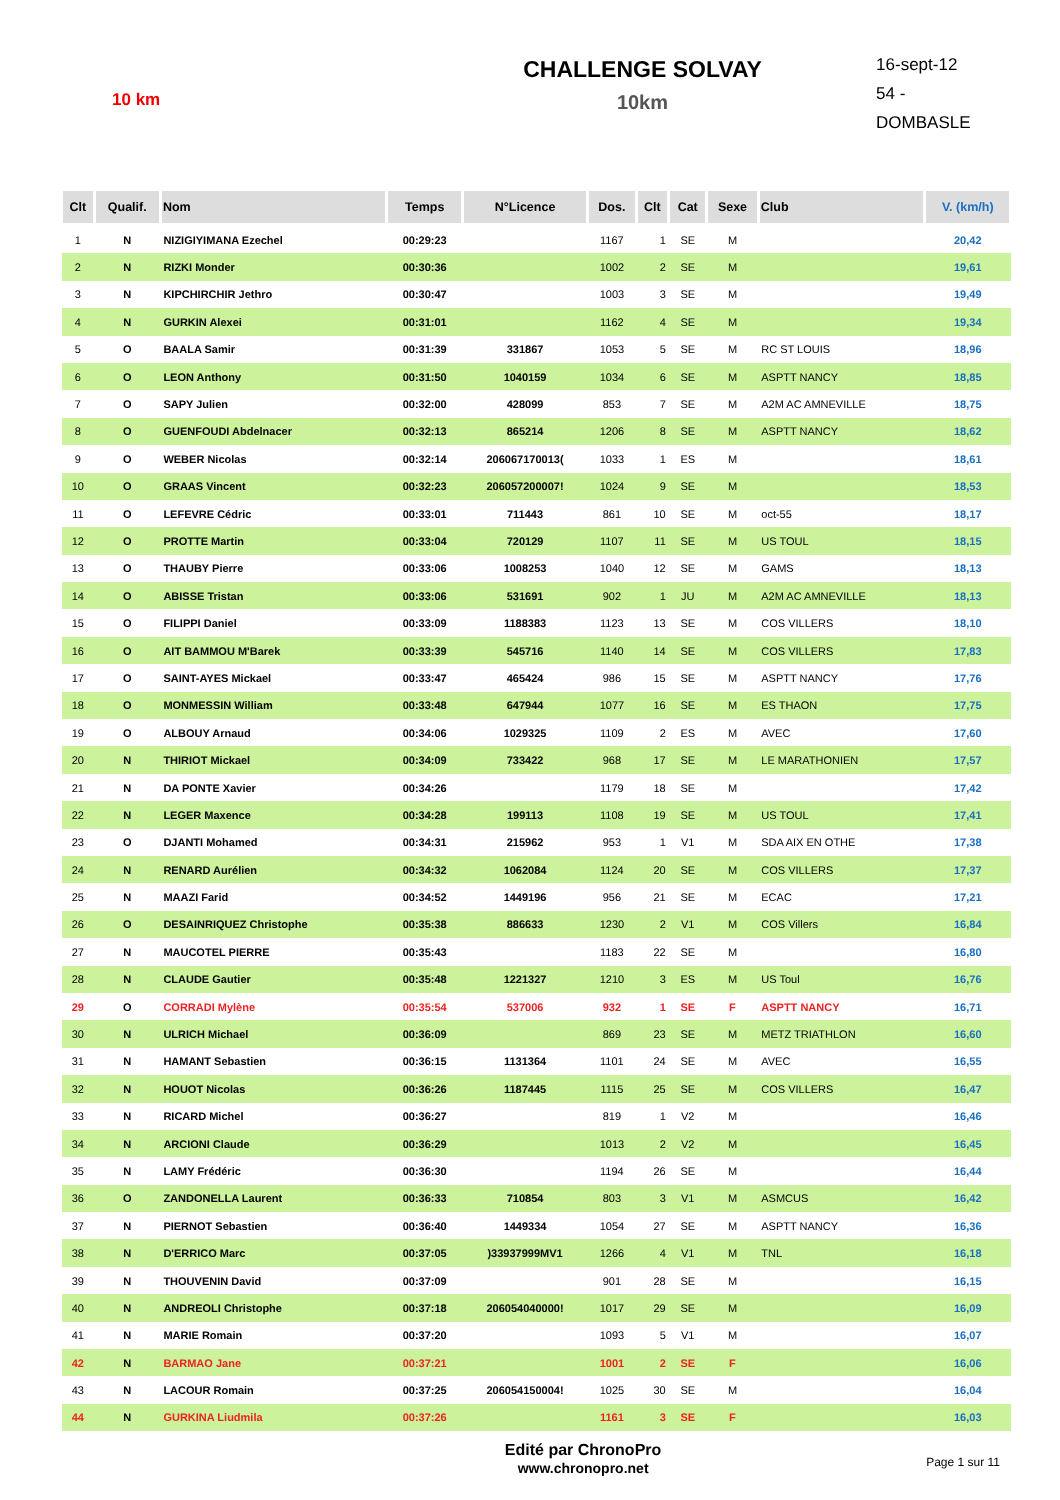10 km
CHALLENGE SOLVAY
10km
16-sept-12
54 - DOMBASLE
| Clt | Qualif. | Nom | Temps | N°Licence | Dos. | Clt | Cat | Sexe | Club | V. (km/h) |
| --- | --- | --- | --- | --- | --- | --- | --- | --- | --- | --- |
| 1 | N | NIZIGIYIMANA Ezechel | 00:29:23 | | 1167 | 1 | SE | M | | 20,42 |
| 2 | N | RIZKI Monder | 00:30:36 | | 1002 | 2 | SE | M | | 19,61 |
| 3 | N | KIPCHIRCHIR Jethro | 00:30:47 | | 1003 | 3 | SE | M | | 19,49 |
| 4 | N | GURKIN Alexei | 00:31:01 | | 1162 | 4 | SE | M | | 19,34 |
| 5 | O | BAALA Samir | 00:31:39 | 331867 | 1053 | 5 | SE | M | RC ST LOUIS | 18,96 |
| 6 | O | LEON Anthony | 00:31:50 | 1040159 | 1034 | 6 | SE | M | ASPTT NANCY | 18,85 |
| 7 | O | SAPY Julien | 00:32:00 | 428099 | 853 | 7 | SE | M | A2M AC AMNEVILLE | 18,75 |
| 8 | O | GUENFOUDI Abdelnacer | 00:32:13 | 865214 | 1206 | 8 | SE | M | ASPTT NANCY | 18,62 |
| 9 | O | WEBER Nicolas | 00:32:14 | 206067170013( | 1033 | 1 | ES | M | | 18,61 |
| 10 | O | GRAAS Vincent | 00:32:23 | 206057200007! | 1024 | 9 | SE | M | | 18,53 |
| 11 | O | LEFEVRE Cédric | 00:33:01 | 711443 | 861 | 10 | SE | M | oct-55 | 18,17 |
| 12 | O | PROTTE Martin | 00:33:04 | 720129 | 1107 | 11 | SE | M | US TOUL | 18,15 |
| 13 | O | THAUBY Pierre | 00:33:06 | 1008253 | 1040 | 12 | SE | M | GAMS | 18,13 |
| 14 | O | ABISSE Tristan | 00:33:06 | 531691 | 902 | 1 | JU | M | A2M AC AMNEVILLE | 18,13 |
| 15 | O | FILIPPI Daniel | 00:33:09 | 1188383 | 1123 | 13 | SE | M | COS VILLERS | 18,10 |
| 16 | O | AIT BAMMOU M'Barek | 00:33:39 | 545716 | 1140 | 14 | SE | M | COS VILLERS | 17,83 |
| 17 | O | SAINT-AYES Mickael | 00:33:47 | 465424 | 986 | 15 | SE | M | ASPTT NANCY | 17,76 |
| 18 | O | MONMESSIN William | 00:33:48 | 647944 | 1077 | 16 | SE | M | ES THAON | 17,75 |
| 19 | O | ALBOUY Arnaud | 00:34:06 | 1029325 | 1109 | 2 | ES | M | AVEC | 17,60 |
| 20 | N | THIRIOT Mickael | 00:34:09 | 733422 | 968 | 17 | SE | M | LE MARATHONIEN | 17,57 |
| 21 | N | DA PONTE Xavier | 00:34:26 | | 1179 | 18 | SE | M | | 17,42 |
| 22 | N | LEGER Maxence | 00:34:28 | 199113 | 1108 | 19 | SE | M | US TOUL | 17,41 |
| 23 | O | DJANTI Mohamed | 00:34:31 | 215962 | 953 | 1 | V1 | M | SDA AIX EN OTHE | 17,38 |
| 24 | N | RENARD Aurélien | 00:34:32 | 1062084 | 1124 | 20 | SE | M | COS VILLERS | 17,37 |
| 25 | N | MAAZI Farid | 00:34:52 | 1449196 | 956 | 21 | SE | M | ECAC | 17,21 |
| 26 | O | DESAINRIQUEZ Christophe | 00:35:38 | 886633 | 1230 | 2 | V1 | M | COS Villers | 16,84 |
| 27 | N | MAUCOTEL PIERRE | 00:35:43 | | 1183 | 22 | SE | M | | 16,80 |
| 28 | N | CLAUDE Gautier | 00:35:48 | 1221327 | 1210 | 3 | ES | M | US Toul | 16,76 |
| 29 | O | CORRADI Mylène | 00:35:54 | 537006 | 932 | 1 | SE | F | ASPTT NANCY | 16,71 |
| 30 | N | ULRICH Michael | 00:36:09 | | 869 | 23 | SE | M | METZ TRIATHLON | 16,60 |
| 31 | N | HAMANT Sebastien | 00:36:15 | 1131364 | 1101 | 24 | SE | M | AVEC | 16,55 |
| 32 | N | HOUOT Nicolas | 00:36:26 | 1187445 | 1115 | 25 | SE | M | COS VILLERS | 16,47 |
| 33 | N | RICARD Michel | 00:36:27 | | 819 | 1 | V2 | M | | 16,46 |
| 34 | N | ARCIONI Claude | 00:36:29 | | 1013 | 2 | V2 | M | | 16,45 |
| 35 | N | LAMY Frédéric | 00:36:30 | | 1194 | 26 | SE | M | | 16,44 |
| 36 | O | ZANDONELLA Laurent | 00:36:33 | 710854 | 803 | 3 | V1 | M | ASMCUS | 16,42 |
| 37 | N | PIERNOT Sebastien | 00:36:40 | 1449334 | 1054 | 27 | SE | M | ASPTT NANCY | 16,36 |
| 38 | N | D'ERRICO Marc | 00:37:05 | )33937999MV1 | 1266 | 4 | V1 | M | TNL | 16,18 |
| 39 | N | THOUVENIN David | 00:37:09 | | 901 | 28 | SE | M | | 16,15 |
| 40 | N | ANDREOLI Christophe | 00:37:18 | 206054040000! | 1017 | 29 | SE | M | | 16,09 |
| 41 | N | MARIE Romain | 00:37:20 | | 1093 | 5 | V1 | M | | 16,07 |
| 42 | N | BARMAO Jane | 00:37:21 | | 1001 | 2 | SE | F | | 16,06 |
| 43 | N | LACOUR Romain | 00:37:25 | 206054150004! | 1025 | 30 | SE | M | | 16,04 |
| 44 | N | GURKINA Liudmila | 00:37:26 | | 1161 | 3 | SE | F | | 16,03 |
Edité par ChronoPro
www.chronopro.net
Page 1 sur 11